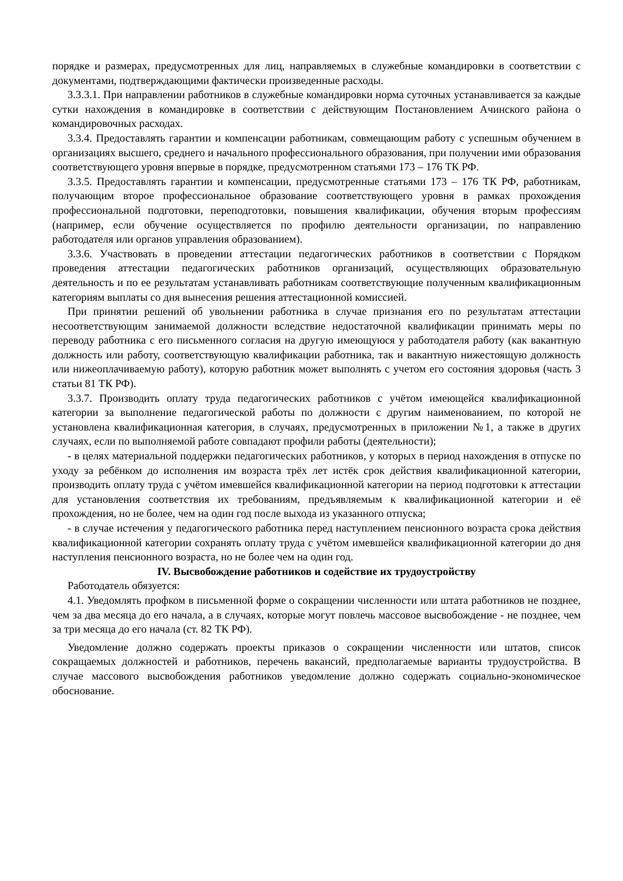порядке и размерах, предусмотренных для лиц, направляемых в служебные командировки в соответствии с документами, подтверждающими фактически произведенные расходы.
3.3.3.1. При направлении работников в служебные командировки норма суточных устанавливается за каждые сутки нахождения в командировке в соответствии с действующим Постановлением Ачинского района о командировочных расходах.
3.3.4. Предоставлять гарантии и компенсации работникам, совмещающим работу с успешным обучением в организациях высшего, среднего и начального профессионального образования, при получении ими образования соответствующего уровня впервые в порядке, предусмотренном статьями 173 – 176 ТК РФ.
3.3.5. Предоставлять гарантии и компенсации, предусмотренные статьями 173 – 176 ТК РФ, работникам, получающим второе профессиональное образование соответствующего уровня в рамках прохождения профессиональной подготовки, переподготовки, повышения квалификации, обучения вторым профессиям (например, если обучение осуществляется по профилю деятельности организации, по направлению работодателя или органов управления образованием).
3.3.6. Участвовать в проведении аттестации педагогических работников в соответствии с Порядком проведения аттестации педагогических работников организаций, осуществляющих образовательную деятельность и по ее результатам устанавливать работникам соответствующие полученным квалификационным категориям выплаты со дня вынесения решения аттестационной комиссией.
При принятии решений об увольнении работника в случае признания его по результатам аттестации несоответствующим занимаемой должности вследствие недостаточной квалификации принимать меры по переводу работника с его письменного согласия на другую имеющуюся у работодателя работу (как вакантную должность или работу, соответствующую квалификации работника, так и вакантную нижестоящую должность или нижеоплачиваемую работу), которую работник может выполнять с учетом его состояния здоровья (часть 3 статьи 81 ТК РФ).
3.3.7. Производить оплату труда педагогических работников с учётом имеющейся квалификационной категории за выполнение педагогической работы по должности с другим наименованием, по которой не установлена квалификационная категория, в случаях, предусмотренных в приложении №1, а также в других случаях, если по выполняемой работе совпадают профили работы (деятельности);
- в целях материальной поддержки педагогических работников, у которых в период нахождения в отпуске по уходу за ребёнком до исполнения им возраста трёх лет истёк срок действия квалификационной категории, производить оплату труда с учётом имевшейся квалификационной категории на период подготовки к аттестации для установления соответствия их требованиям, предъявляемым к квалификационной категории и её прохождения, но не более, чем на один год после выхода из указанного отпуска;
- в случае истечения у педагогического работника перед наступлением пенсионного возраста срока действия квалификационной категории сохранять оплату труда с учётом имевшейся квалификационной категории до дня наступления пенсионного возраста, но не более чем на один год.
IV. Высвобождение работников и содействие их трудоустройству
Работодатель обязуется:
4.1. Уведомлять профком в письменной форме о сокращении численности или штата работников не позднее, чем за два месяца до его начала, а в случаях, которые могут повлечь массовое высвобождение - не позднее, чем за три месяца до его начала (ст. 82 ТК РФ).
Уведомление должно содержать проекты приказов о сокращении численности или штатов, список сокращаемых должностей и работников, перечень вакансий, предполагаемые варианты трудоустройства. В случае массового высвобождения работников уведомление должно содержать социально-экономическое обоснование.